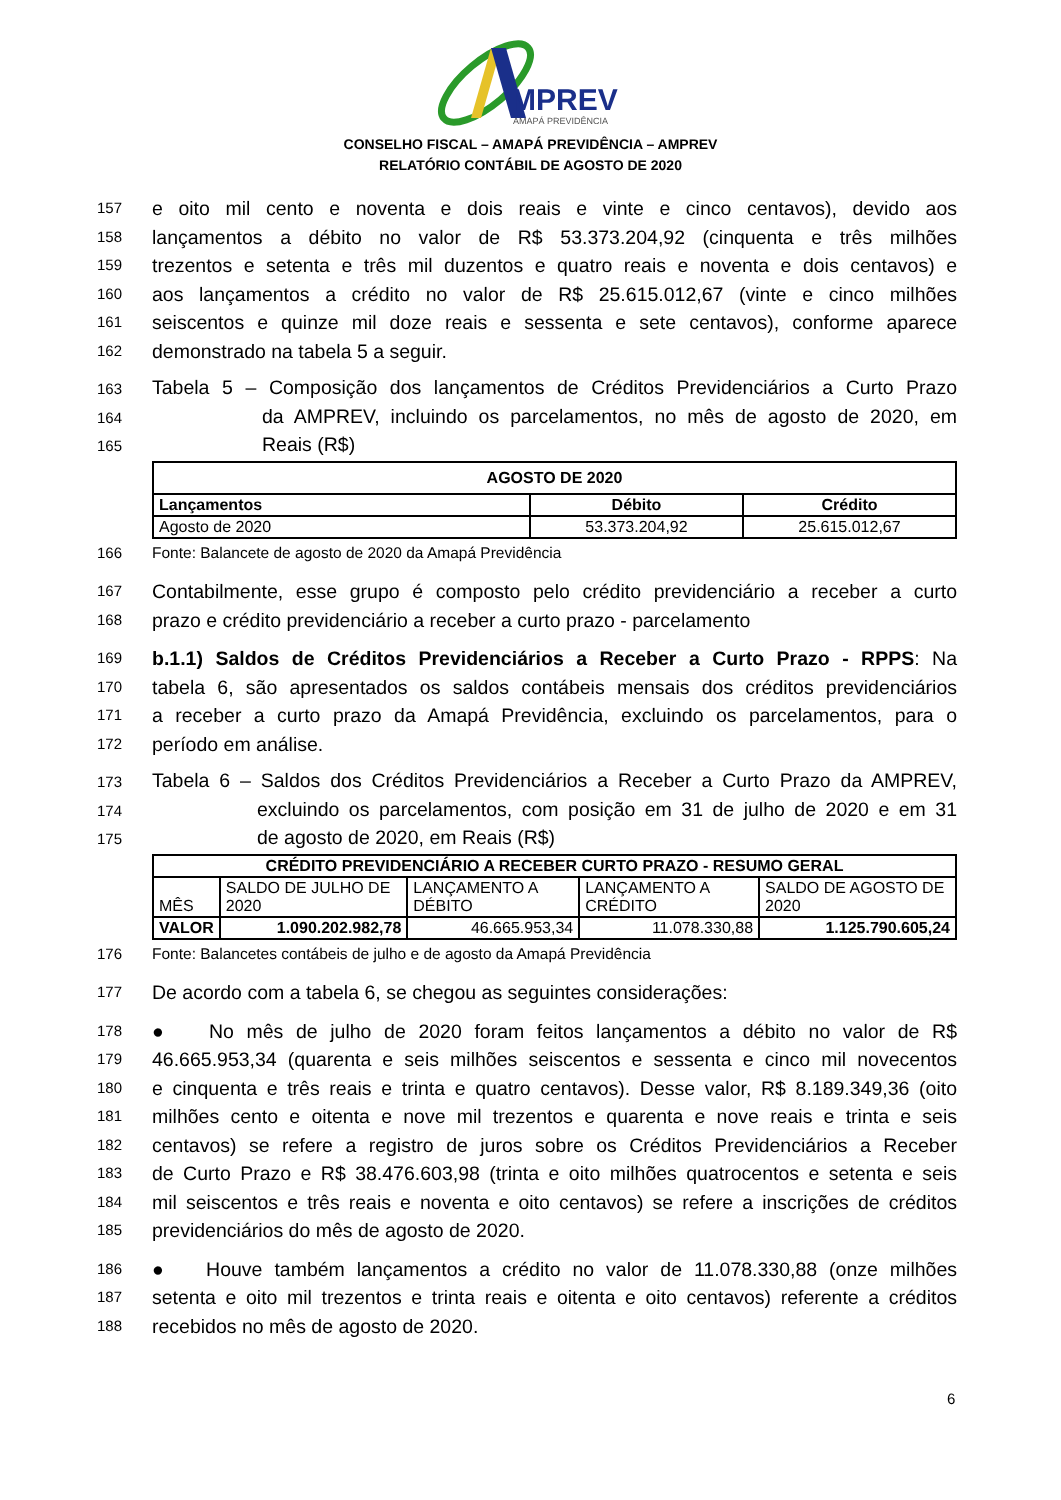MPREV
AMAPÁ PREVIDÊNCIA
CONSELHO FISCAL – AMAPÁ PREVIDÊNCIA – AMPREV
RELATÓRIO CONTÁBIL DE AGOSTO DE 2020
157 e oito mil cento e noventa e dois reais e vinte e cinco centavos), devido aos
158 lançamentos a débito no valor de R$ 53.373.204,92 (cinquenta e três milhões
159 trezentos e setenta e três mil duzentos e quatro reais e noventa e dois centavos) e
160 aos lançamentos a crédito no valor de R$ 25.615.012,67 (vinte e cinco milhões
161 seiscentos e quinze mil doze reais e sessenta e sete centavos), conforme aparece
162 demonstrado na tabela 5 a seguir.
163 Tabela 5 – Composição dos lançamentos de Créditos Previdenciários a Curto Prazo
164 da AMPREV, incluindo os parcelamentos, no mês de agosto de 2020, em
165 Reais (R$)
| AGOSTO DE 2020 | | |
| --- | --- | --- |
| Lançamentos | Débito | Crédito |
| Agosto de 2020 | 53.373.204,92 | 25.615.012,67 |
166 Fonte: Balancete de agosto de 2020 da Amapá Previdência
167 Contabilmente, esse grupo é composto pelo crédito previdenciário a receber a curto
168 prazo e crédito previdenciário a receber a curto prazo - parcelamento
169 b.1.1) Saldos de Créditos Previdenciários a Receber a Curto Prazo - RPPS: Na
170 tabela 6, são apresentados os saldos contábeis mensais dos créditos previdenciários
171 a receber a curto prazo da Amapá Previdência, excluindo os parcelamentos, para o
172 período em análise.
173 Tabela 6 – Saldos dos Créditos Previdenciários a Receber a Curto Prazo da AMPREV,
174 excluindo os parcelamentos, com posição em 31 de julho de 2020 e em 31
175 de agosto de 2020, em Reais (R$)
| CRÉDITO PREVIDENCIÁRIO A RECEBER CURTO PRAZO - RESUMO GERAL | | | | |
| --- | --- | --- | --- | --- |
| MÊS | SALDO DE JULHO DE 2020 | LANÇAMENTO A DÉBITO | LANÇAMENTO A CRÉDITO | SALDO DE AGOSTO DE 2020 |
| VALOR | 1.090.202.982,78 | 46.665.953,34 | 11.078.330,88 | 1.125.790.605,24 |
176 Fonte: Balancetes contábeis de julho e de agosto da Amapá Previdência
177 De acordo com a tabela 6, se chegou as seguintes considerações:
178 ● No mês de julho de 2020 foram feitos lançamentos a débito no valor de R$
179 46.665.953,34 (quarenta e seis milhões seiscentos e sessenta e cinco mil novecentos
180 e cinquenta e três reais e trinta e quatro centavos). Desse valor, R$ 8.189.349,36 (oito
181 milhões cento e oitenta e nove mil trezentos e quarenta e nove reais e trinta e seis
182 centavos) se refere a registro de juros sobre os Créditos Previdenciários a Receber
183 de Curto Prazo e R$ 38.476.603,98 (trinta e oito milhões quatrocentos e setenta e seis
184 mil seiscentos e três reais e noventa e oito centavos) se refere a inscrições de créditos
185 previdenciários do mês de agosto de 2020.
186 ● Houve também lançamentos a crédito no valor de 11.078.330,88 (onze milhões
187 setenta e oito mil trezentos e trinta reais e oitenta e oito centavos) referente a créditos
188 recebidos no mês de agosto de 2020.
6